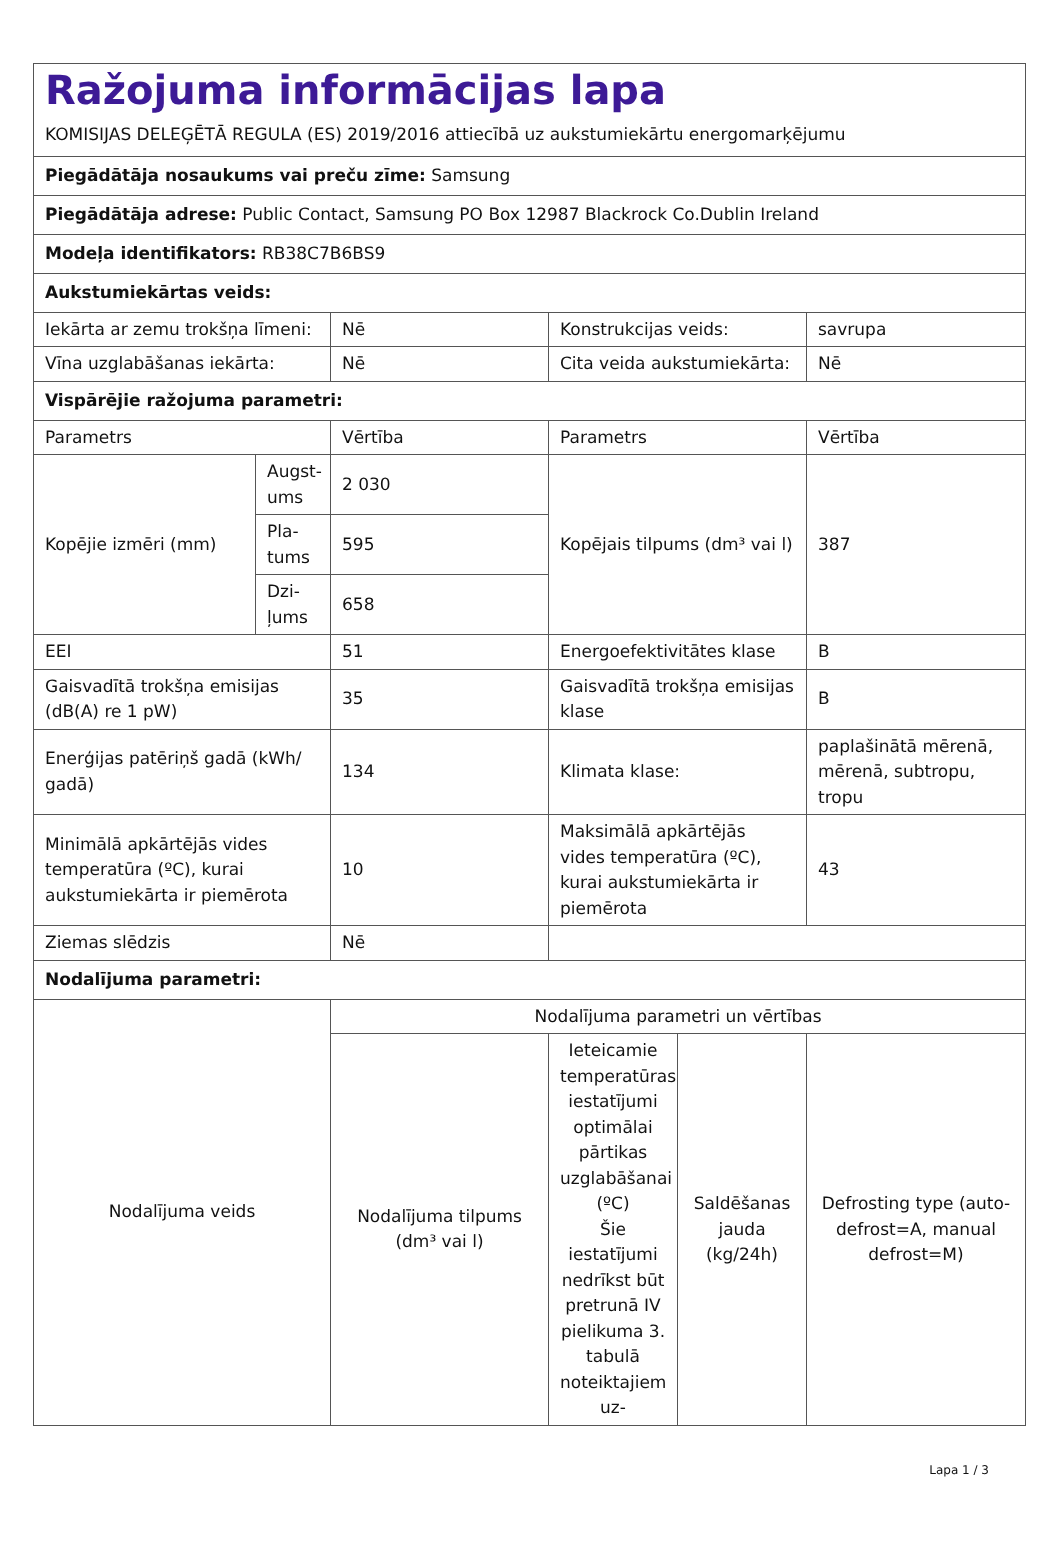| Ražojuma informācijas lapa KOMISIJAS DELEĢĒTĀ REGULA (ES) 2019/2016 attiecībā uz aukstumiekārtu energomarķējumu | | | | | |
| Piegādātāja nosaukums vai preču zīme: Samsung | | | | | |
| Piegādātāja adrese: Public Contact, Samsung PO Box 12987 Blackrock Co.Dublin Ireland | | | | | |
| Modeļa identifikators: RB38C7B6BS9 | | | | | |
| Aukstumiekārtas veids: | | | | | |
| Iekārta ar zemu trokšņa līmeni: | | Nē | Konstrukcijas veids: | | savrupa |
| Vīna uzglabāšanas iekārta: | | Nē | Cita veida aukstumiekārta: | | Nē |
| Vispārējie ražojuma parametri: | | | | | |
| Parametrs | | Vērtība | Parametrs | | Vērtība |
| Kopējie izmēri (mm) | Augst-ums | 2 030 | Kopējais tilpums (dm³ vai l) | | 387 |
| | Pla-tums | 595 | | | |
| | Dzi-ļums | 658 | | | |
| EEI | | 51 | Energoefektivitātes klase | | B |
| Gaisvadītā trokšņa emisijas (dB(A) re 1 pW) | | 35 | Gaisvadītā trokšņa emisijas klase | | B |
| Enerģijas patēriņš gadā (kWh/ gadā) | | 134 | Klimata klase: | | paplašinātā mērenā, mērenā, subtropu, tropu |
| Minimālā apkārtējās vides temperatūra (ºC), kurai aukstumiekārta ir piemērota | | 10 | Maksimālā apkārtējās vides temperatūra (ºC), kurai aukstumiekārta ir piemērota | | 43 |
| Ziemas slēdzis | | Nē | | | |
| Nodalījuma parametri: | | | | | |
| Nodalījuma veids | | Nodalījuma parametri un vērtības | | | |
| | | Nodalījuma tilpums (dm³ vai l) | Ieteicamie temperatūras iestatījumi optimālai pārtikas uzglabāšanai (ºC) Šie iestatījumi nedrīkst būt pretrunā IV pielikuma 3. tabulā noteiktajiem uz- | Saldēšanas jauda (kg/24h) | Defrosting type (auto-defrost=A, manual defrost=M) |
Lapa 1 / 3